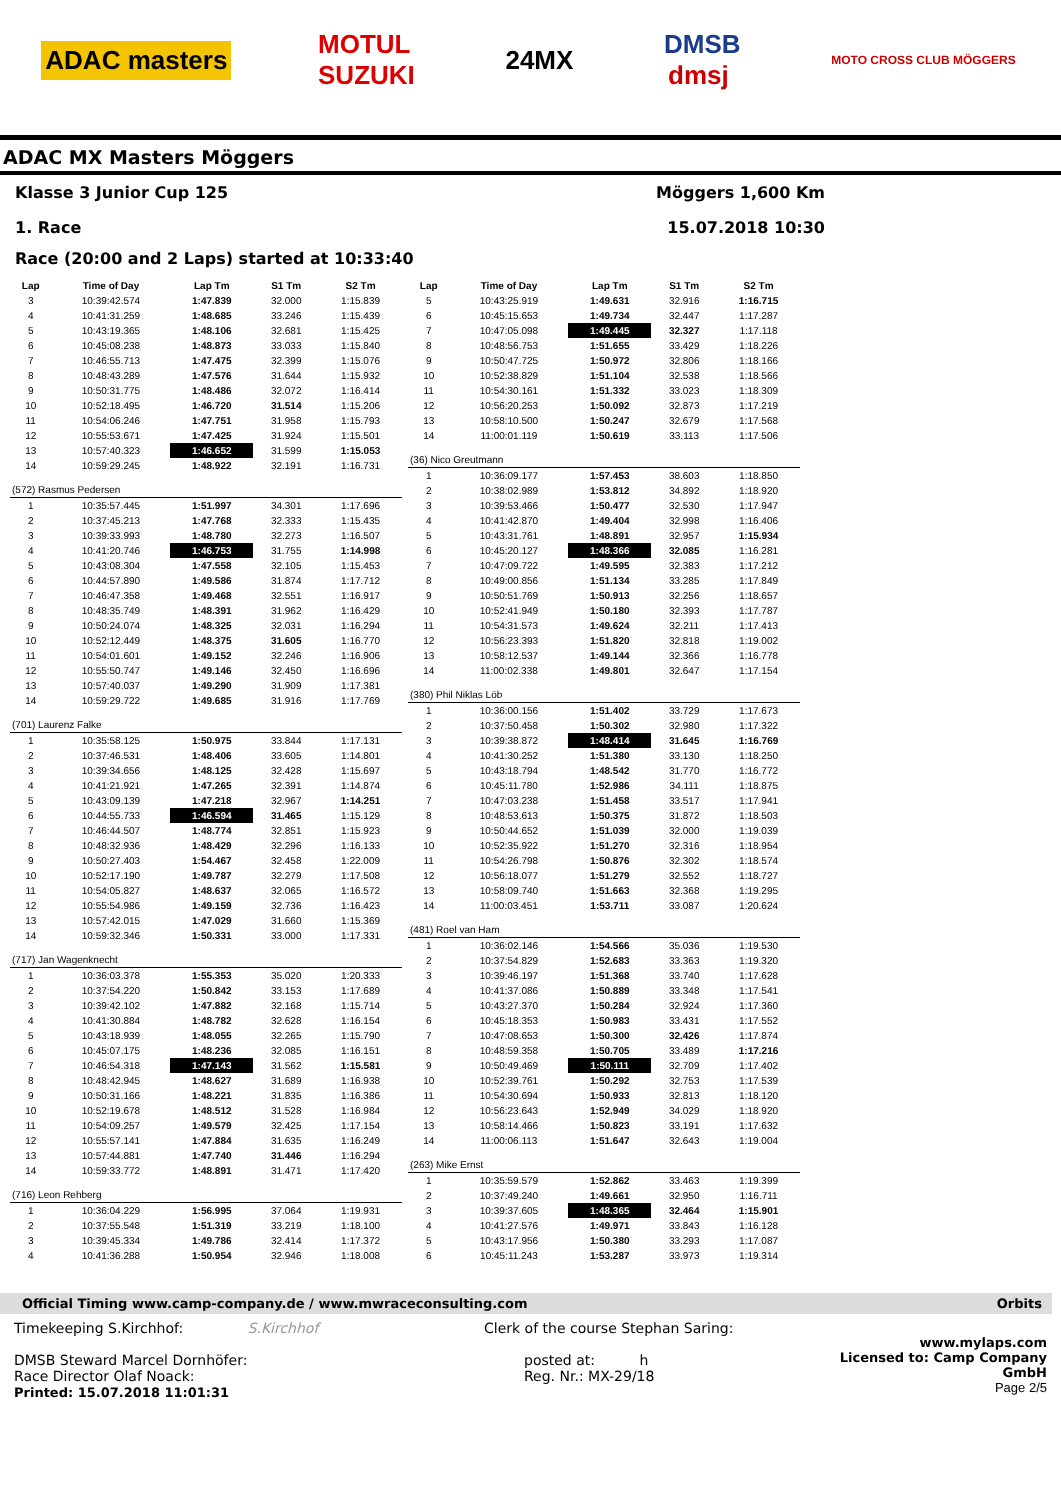ADAC masters MOTUL
SUZUKI 24MX DMSB
dmsj MOTO CROSS CLUB MÖGGERS
ADAC MX Masters Möggers
Klasse 3 Junior Cup 125 Möggers 1,600 Km
1. Race 15.07.2018 10:30
Race (20:00 and 2 Laps) started at 10:33:40
| Lap | Time of Day | Lap Tm | S1 Tm | S2 Tm |
| --- | --- | --- | --- | --- |
| 3 | 10:39:42.574 | 1:47.839 | 32.000 | 1:15.839 |
| 4 | 10:41:31.259 | 1:48.685 | 33.246 | 1:15.439 |
| 5 | 10:43:19.365 | 1:48.106 | 32.681 | 1:15.425 |
| 6 | 10:45:08.238 | 1:48.873 | 33.033 | 1:15.840 |
| 7 | 10:46:55.713 | 1:47.475 | 32.399 | 1:15.076 |
| 8 | 10:48:43.289 | 1:47.576 | 31.644 | 1:15.932 |
| 9 | 10:50:31.775 | 1:48.486 | 32.072 | 1:16.414 |
| 10 | 10:52:18.495 | 1:46.720 | 31.514 | 1:15.206 |
| 11 | 10:54:06.246 | 1:47.751 | 31.958 | 1:15.793 |
| 12 | 10:55:53.671 | 1:47.425 | 31.924 | 1:15.501 |
| 13 | 10:57:40.323 | 1:46.652 | 31.599 | 1:15.053 |
| 14 | 10:59:29.245 | 1:48.922 | 32.191 | 1:16.731 |
| (572) Rasmus Pedersen | | | | |
| 1 | 10:35:57.445 | 1:51.997 | 34.301 | 1:17.696 |
| 2 | 10:37:45.213 | 1:47.768 | 32.333 | 1:15.435 |
| 3 | 10:39:33.993 | 1:48.780 | 32.273 | 1:16.507 |
| 4 | 10:41:20.746 | 1:46.753 | 31.755 | 1:14.998 |
| 5 | 10:43:08.304 | 1:47.558 | 32.105 | 1:15.453 |
| 6 | 10:44:57.890 | 1:49.586 | 31.874 | 1:17.712 |
| 7 | 10:46:47.358 | 1:49.468 | 32.551 | 1:16.917 |
| 8 | 10:48:35.749 | 1:48.391 | 31.962 | 1:16.429 |
| 9 | 10:50:24.074 | 1:48.325 | 32.031 | 1:16.294 |
| 10 | 10:52:12.449 | 1:48.375 | 31.605 | 1:16.770 |
| 11 | 10:54:01.601 | 1:49.152 | 32.246 | 1:16.906 |
| 12 | 10:55:50.747 | 1:49.146 | 32.450 | 1:16.696 |
| 13 | 10:57:40.037 | 1:49.290 | 31.909 | 1:17.381 |
| 14 | 10:59:29.722 | 1:49.685 | 31.916 | 1:17.769 |
| (701) Laurenz Falke | | | | |
| 1 | 10:35:58.125 | 1:50.975 | 33.844 | 1:17.131 |
| 2 | 10:37:46.531 | 1:48.406 | 33.605 | 1:14.801 |
| 3 | 10:39:34.656 | 1:48.125 | 32.428 | 1:15.697 |
| 4 | 10:41:21.921 | 1:47.265 | 32.391 | 1:14.874 |
| 5 | 10:43:09.139 | 1:47.218 | 32.967 | 1:14.251 |
| 6 | 10:44:55.733 | 1:46.594 | 31.465 | 1:15.129 |
| 7 | 10:46:44.507 | 1:48.774 | 32.851 | 1:15.923 |
| 8 | 10:48:32.936 | 1:48.429 | 32.296 | 1:16.133 |
| 9 | 10:50:27.403 | 1:54.467 | 32.458 | 1:22.009 |
| 10 | 10:52:17.190 | 1:49.787 | 32.279 | 1:17.508 |
| 11 | 10:54:05.827 | 1:48.637 | 32.065 | 1:16.572 |
| 12 | 10:55:54.986 | 1:49.159 | 32.736 | 1:16.423 |
| 13 | 10:57:42.015 | 1:47.029 | 31.660 | 1:15.369 |
| 14 | 10:59:32.346 | 1:50.331 | 33.000 | 1:17.331 |
| (717) Jan Wagenknecht | | | | |
| 1 | 10:36:03.378 | 1:55.353 | 35.020 | 1:20.333 |
| 2 | 10:37:54.220 | 1:50.842 | 33.153 | 1:17.689 |
| 3 | 10:39:42.102 | 1:47.882 | 32.168 | 1:15.714 |
| 4 | 10:41:30.884 | 1:48.782 | 32.628 | 1:16.154 |
| 5 | 10:43:18.939 | 1:48.055 | 32.265 | 1:15.790 |
| 6 | 10:45:07.175 | 1:48.236 | 32.085 | 1:16.151 |
| 7 | 10:46:54.318 | 1:47.143 | 31.562 | 1:15.581 |
| 8 | 10:48:42.945 | 1:48.627 | 31.689 | 1:16.938 |
| 9 | 10:50:31.166 | 1:48.221 | 31.835 | 1:16.386 |
| 10 | 10:52:19.678 | 1:48.512 | 31.528 | 1:16.984 |
| 11 | 10:54:09.257 | 1:49.579 | 32.425 | 1:17.154 |
| 12 | 10:55:57.141 | 1:47.884 | 31.635 | 1:16.249 |
| 13 | 10:57:44.881 | 1:47.740 | 31.446 | 1:16.294 |
| 14 | 10:59:33.772 | 1:48.891 | 31.471 | 1:17.420 |
| (716) Leon Rehberg | | | | |
| 1 | 10:36:04.229 | 1:56.995 | 37.064 | 1:19.931 |
| 2 | 10:37:55.548 | 1:51.319 | 33.219 | 1:18.100 |
| 3 | 10:39:45.334 | 1:49.786 | 32.414 | 1:17.372 |
| 4 | 10:41:36.288 | 1:50.954 | 32.946 | 1:18.008 |
| Lap | Time of Day | Lap Tm | S1 Tm | S2 Tm |
| --- | --- | --- | --- | --- |
| 5 | 10:43:25.919 | 1:49.631 | 32.916 | 1:16.715 |
| 6 | 10:45:15.653 | 1:49.734 | 32.447 | 1:17.287 |
| 7 | 10:47:05.098 | 1:49.445 | 32.327 | 1:17.118 |
| 8 | 10:48:56.753 | 1:51.655 | 33.429 | 1:18.226 |
| 9 | 10:50:47.725 | 1:50.972 | 32.806 | 1:18.166 |
| 10 | 10:52:38.829 | 1:51.104 | 32.538 | 1:18.566 |
| 11 | 10:54:30.161 | 1:51.332 | 33.023 | 1:18.309 |
| 12 | 10:56:20.253 | 1:50.092 | 32.873 | 1:17.219 |
| 13 | 10:58:10.500 | 1:50.247 | 32.679 | 1:17.568 |
| 14 | 11:00:01.119 | 1:50.619 | 33.113 | 1:17.506 |
| (36) Nico Greutmann | | | | |
| 1 | 10:36:09.177 | 1:57.453 | 38.603 | 1:18.850 |
| 2 | 10:38:02.989 | 1:53.812 | 34.892 | 1:18.920 |
| 3 | 10:39:53.466 | 1:50.477 | 32.530 | 1:17.947 |
| 4 | 10:41:42.870 | 1:49.404 | 32.998 | 1:16.406 |
| 5 | 10:43:31.761 | 1:48.891 | 32.957 | 1:15.934 |
| 6 | 10:45:20.127 | 1:48.366 | 32.085 | 1:16.281 |
| 7 | 10:47:09.722 | 1:49.595 | 32.383 | 1:17.212 |
| 8 | 10:49:00.856 | 1:51.134 | 33.285 | 1:17.849 |
| 9 | 10:50:51.769 | 1:50.913 | 32.256 | 1:18.657 |
| 10 | 10:52:41.949 | 1:50.180 | 32.393 | 1:17.787 |
| 11 | 10:54:31.573 | 1:49.624 | 32.211 | 1:17.413 |
| 12 | 10:56:23.393 | 1:51.820 | 32.818 | 1:19.002 |
| 13 | 10:58:12.537 | 1:49.144 | 32.366 | 1:16.778 |
| 14 | 11:00:02.338 | 1:49.801 | 32.647 | 1:17.154 |
| (380) Phil Niklas Löb | | | | |
| 1 | 10:36:00.156 | 1:51.402 | 33.729 | 1:17.673 |
| 2 | 10:37:50.458 | 1:50.302 | 32.980 | 1:17.322 |
| 3 | 10:39:38.872 | 1:48.414 | 31.645 | 1:16.769 |
| 4 | 10:41:30.252 | 1:51.380 | 33.130 | 1:18.250 |
| 5 | 10:43:18.794 | 1:48.542 | 31.770 | 1:16.772 |
| 6 | 10:45:11.780 | 1:52.986 | 34.111 | 1:18.875 |
| 7 | 10:47:03.238 | 1:51.458 | 33.517 | 1:17.941 |
| 8 | 10:48:53.613 | 1:50.375 | 31.872 | 1:18.503 |
| 9 | 10:50:44.652 | 1:51.039 | 32.000 | 1:19.039 |
| 10 | 10:52:35.922 | 1:51.270 | 32.316 | 1:18.954 |
| 11 | 10:54:26.798 | 1:50.876 | 32.302 | 1:18.574 |
| 12 | 10:56:18.077 | 1:51.279 | 32.552 | 1:18.727 |
| 13 | 10:58:09.740 | 1:51.663 | 32.368 | 1:19.295 |
| 14 | 11:00:03.451 | 1:53.711 | 33.087 | 1:20.624 |
| (481) Roel van Ham | | | | |
| 1 | 10:36:02.146 | 1:54.566 | 35.036 | 1:19.530 |
| 2 | 10:37:54.829 | 1:52.683 | 33.363 | 1:19.320 |
| 3 | 10:39:46.197 | 1:51.368 | 33.740 | 1:17.628 |
| 4 | 10:41:37.086 | 1:50.889 | 33.348 | 1:17.541 |
| 5 | 10:43:27.370 | 1:50.284 | 32.924 | 1:17.360 |
| 6 | 10:45:18.353 | 1:50.983 | 33.431 | 1:17.552 |
| 7 | 10:47:08.653 | 1:50.300 | 32.426 | 1:17.874 |
| 8 | 10:48:59.358 | 1:50.705 | 33.489 | 1:17.216 |
| 9 | 10:50:49.469 | 1:50.111 | 32.709 | 1:17.402 |
| 10 | 10:52:39.761 | 1:50.292 | 32.753 | 1:17.539 |
| 11 | 10:54:30.694 | 1:50.933 | 32.813 | 1:18.120 |
| 12 | 10:56:23.643 | 1:52.949 | 34.029 | 1:18.920 |
| 13 | 10:58:14.466 | 1:50.823 | 33.191 | 1:17.632 |
| 14 | 11:00:06.113 | 1:51.647 | 32.643 | 1:19.004 |
| (263) Mike Ernst | | | | |
| 1 | 10:35:59.579 | 1:52.862 | 33.463 | 1:19.399 |
| 2 | 10:37:49.240 | 1:49.661 | 32.950 | 1:16.711 |
| 3 | 10:39:37.605 | 1:48.365 | 32.464 | 1:15.901 |
| 4 | 10:41:27.576 | 1:49.971 | 33.843 | 1:16.128 |
| 5 | 10:43:17.956 | 1:50.380 | 33.293 | 1:17.087 |
| 6 | 10:45:11.243 | 1:53.287 | 33.973 | 1:19.314 |
Official Timing www.camp-company.de / www.mwraceconsulting.com Orbits
Timekeeping S.Kirchhof: S.Kirchhof
DMSB Steward Marcel Dornhöfer:
Race Director Olaf Noack:
Printed: 15.07.2018 11:01:31
Clerk of the course Stephan Saring:
posted at: h
Reg. Nr.: MX-29/18
www.mylaps.com
Licensed to: Camp Company GmbH
Page 2/5